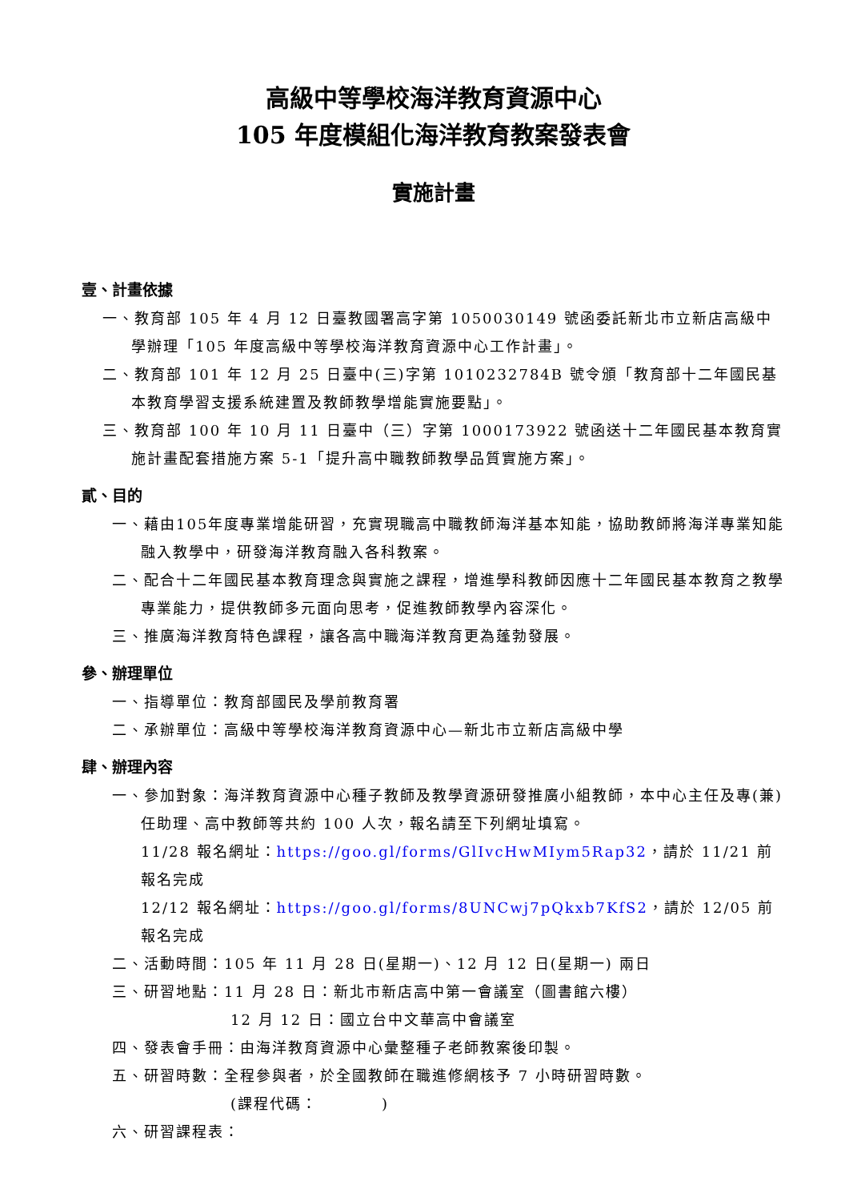高級中等學校海洋教育資源中心
105 年度模組化海洋教育教案發表會
實施計畫
壹、計畫依據
一、教育部 105 年 4 月 12 日臺教國署高字第 1050030149 號函委託新北市立新店高級中學辦理「105 年度高級中等學校海洋教育資源中心工作計畫」。
二、教育部 101 年 12 月 25 日臺中(三)字第 1010232784B 號令頒「教育部十二年國民基本教育學習支援系統建置及教師教學增能實施要點」。
三、教育部 100 年 10 月 11 日臺中（三）字第 1000173922 號函送十二年國民基本教育實施計畫配套措施方案 5-1「提升高中職教師教學品質實施方案」。
貳、目的
一、藉由105年度專業增能研習，充實現職高中職教師海洋基本知能，協助教師將海洋專業知能融入教學中，研發海洋教育融入各科教案。
二、配合十二年國民基本教育理念與實施之課程，增進學科教師因應十二年國民基本教育之教學專業能力，提供教師多元面向思考，促進教師教學內容深化。
三、推廣海洋教育特色課程，讓各高中職海洋教育更為蓬勃發展。
參、辦理單位
一、指導單位：教育部國民及學前教育署
二、承辦單位：高級中等學校海洋教育資源中心—新北市立新店高級中學
肆、辦理內容
一、參加對象：海洋教育資源中心種子教師及教學資源研發推廣小組教師，本中心主任及專(兼)任助理、高中教師等共約 100 人次，報名請至下列網址填寫。
11/28 報名網址：https://goo.gl/forms/GlIvcHwMIym5Rap32，請於 11/21 前報名完成
12/12 報名網址：https://goo.gl/forms/8UNCwj7pQkxb7KfS2，請於 12/05 前報名完成
二、活動時間：105 年 11 月 28 日(星期一)、12 月 12 日(星期一) 兩日
三、研習地點：11 月 28 日：新北市新店高中第一會議室（圖書館六樓）
12 月 12 日：國立台中文華高中會議室
四、發表會手冊：由海洋教育資源中心彙整種子老師教案後印製。
五、研習時數：全程參與者，於全國教師在職進修網核予 7 小時研習時數。
(課程代碼：　　　　)
六、研習課程表：